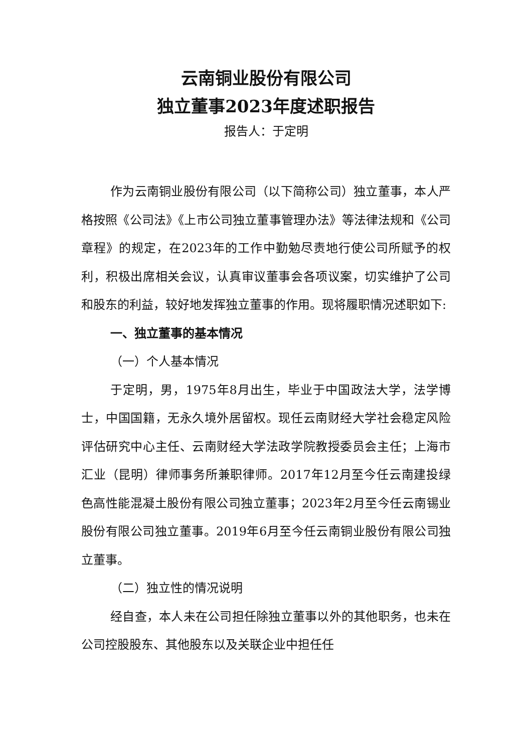云南铜业股份有限公司
独立董事2023年度述职报告
报告人：于定明
作为云南铜业股份有限公司（以下简称公司）独立董事，本人严格按照《公司法》《上市公司独立董事管理办法》等法律法规和《公司章程》的规定，在2023年的工作中勤勉尽责地行使公司所赋予的权利，积极出席相关会议，认真审议董事会各项议案，切实维护了公司和股东的利益，较好地发挥独立董事的作用。现将履职情况述职如下:
一、独立董事的基本情况
（一）个人基本情况
于定明，男，1975年8月出生，毕业于中国政法大学，法学博士，中国国籍，无永久境外居留权。现任云南财经大学社会稳定风险评估研究中心主任、云南财经大学法政学院教授委员会主任；上海市汇业（昆明）律师事务所兼职律师。2017年12月至今任云南建投绿色高性能混凝土股份有限公司独立董事；2023年2月至今任云南锡业股份有限公司独立董事。2019年6月至今任云南铜业股份有限公司独立董事。
（二）独立性的情况说明
经自查，本人未在公司担任除独立董事以外的其他职务，也未在公司控股股东、其他股东以及关联企业中担任任